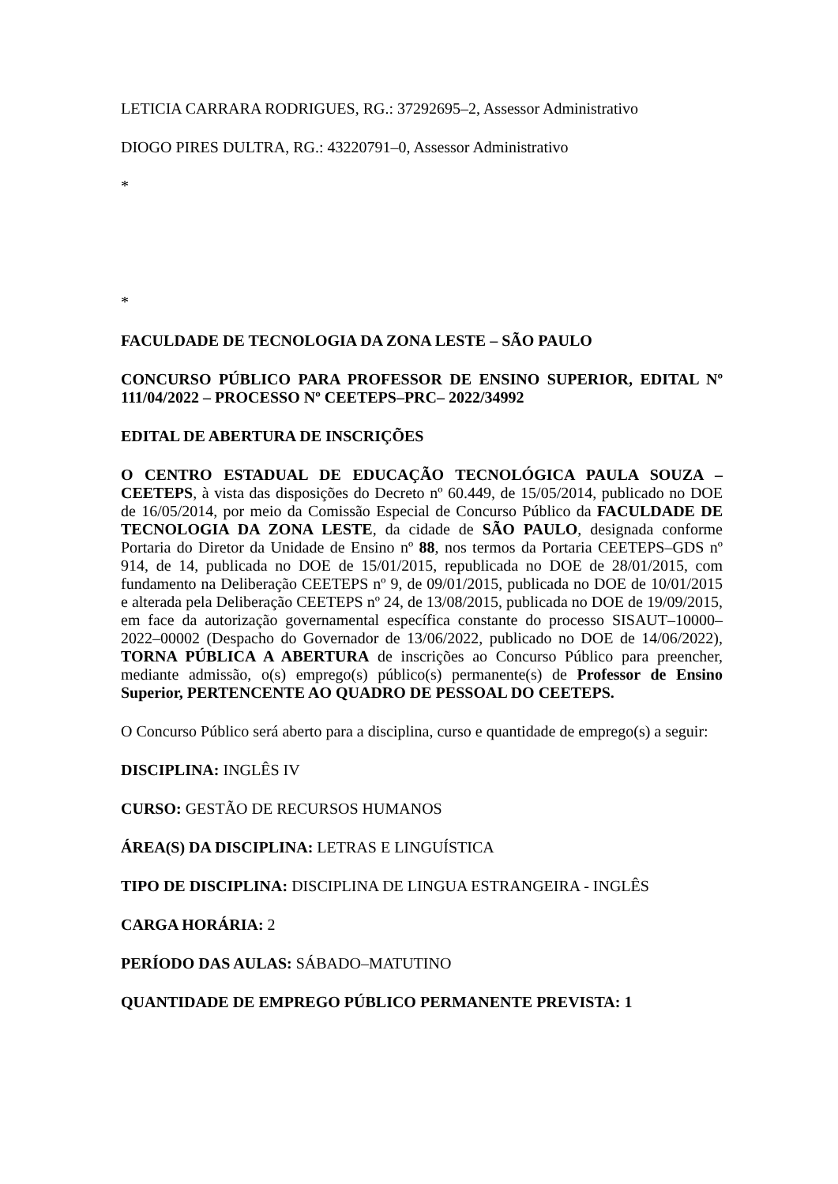LETICIA CARRARA RODRIGUES, RG.: 37292695–2, Assessor Administrativo
DIOGO PIRES DULTRA, RG.: 43220791–0, Assessor Administrativo
*
*
FACULDADE DE TECNOLOGIA DA ZONA LESTE – SÃO PAULO
CONCURSO PÚBLICO PARA PROFESSOR DE ENSINO SUPERIOR, EDITAL Nº 111/04/2022 – PROCESSO Nº CEETEPS–PRC– 2022/34992
EDITAL DE ABERTURA DE INSCRIÇÕES
O CENTRO ESTADUAL DE EDUCAÇÃO TECNOLÓGICA PAULA SOUZA – CEETEPS, à vista das disposições do Decreto nº 60.449, de 15/05/2014, publicado no DOE de 16/05/2014, por meio da Comissão Especial de Concurso Público da FACULDADE DE TECNOLOGIA DA ZONA LESTE, da cidade de SÃO PAULO, designada conforme Portaria do Diretor da Unidade de Ensino nº 88, nos termos da Portaria CEETEPS–GDS nº 914, de 14, publicada no DOE de 15/01/2015, republicada no DOE de 28/01/2015, com fundamento na Deliberação CEETEPS nº 9, de 09/01/2015, publicada no DOE de 10/01/2015 e alterada pela Deliberação CEETEPS nº 24, de 13/08/2015, publicada no DOE de 19/09/2015, em face da autorização governamental específica constante do processo SISAUT–10000–2022–00002 (Despacho do Governador de 13/06/2022, publicado no DOE de 14/06/2022), TORNA PÚBLICA A ABERTURA de inscrições ao Concurso Público para preencher, mediante admissão, o(s) emprego(s) público(s) permanente(s) de Professor de Ensino Superior, PERTENCENTE AO QUADRO DE PESSOAL DO CEETEPS.
O Concurso Público será aberto para a disciplina, curso e quantidade de emprego(s) a seguir:
DISCIPLINA: INGLÊS IV
CURSO: GESTÃO DE RECURSOS HUMANOS
ÁREA(S) DA DISCIPLINA: LETRAS E LINGUÍSTICA
TIPO DE DISCIPLINA: DISCIPLINA DE LINGUA ESTRANGEIRA - INGLÊS
CARGA HORÁRIA: 2
PERÍODO DAS AULAS: SÁBADO–MATUTINO
QUANTIDADE DE EMPREGO PÚBLICO PERMANENTE PREVISTA: 1